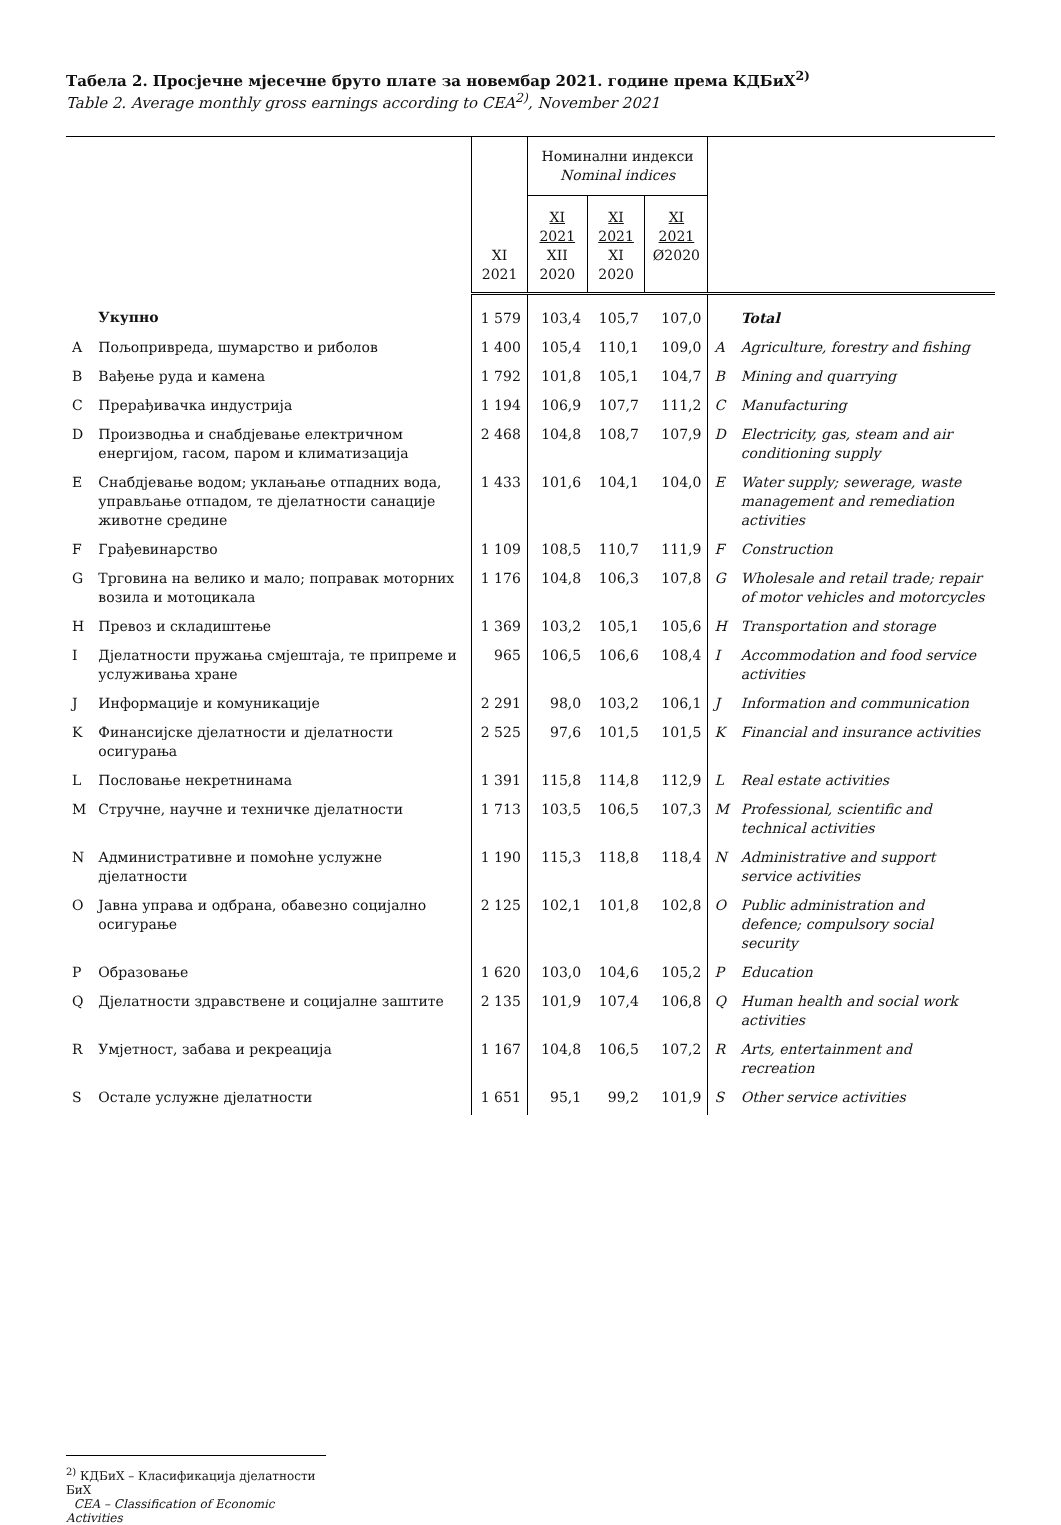Табела 2. Просјечне мјесечне бруто плате за новембар 2021. године према КДБиХ<sup>2)</sup>
Table 2. Average monthly gross earnings according to CEA<sup>2)</sup>, November 2021
| | | XI 2021 | Номинални индекси Nominal indices | | | | |
| --- | --- | --- | --- | --- | --- | --- | --- |
| | | | XI 2021 XII 2020 | XI 2021 XI 2020 | XI 2021 Ø2020 | | |
| | Укупно | 1 579 | 103,4 | 105,7 | 107,0 | | Total |
| A | Пољопривреда, шумарство и риболов | 1 400 | 105,4 | 110,1 | 109,0 | A | Agriculture, forestry and fishing |
| B | Вађење руда и камена | 1 792 | 101,8 | 105,1 | 104,7 | B | Mining and quarrying |
| C | Прерађивачка индустрија | 1 194 | 106,9 | 107,7 | 111,2 | C | Manufacturing |
| D | Производња и снабдјевање електричном енергијом, гасом, паром и климатизација | 2 468 | 104,8 | 108,7 | 107,9 | D | Electricity, gas, steam and air conditioning supply |
| E | Снабдјевање водом; уклањање отпадних вода, управљање отпадом, те дјелатности санације животне средине | 1 433 | 101,6 | 104,1 | 104,0 | E | Water supply; sewerage, waste management and remediation activities |
| F | Грађевинарство | 1 109 | 108,5 | 110,7 | 111,9 | F | Construction |
| G | Трговина на велико и мало; поправак моторних возила и мотоцикала | 1 176 | 104,8 | 106,3 | 107,8 | G | Wholesale and retail trade; repair of motor vehicles and motorcycles |
| H | Превоз и складиштење | 1 369 | 103,2 | 105,1 | 105,6 | H | Transportation and storage |
| I | Дјелатности пружања смјештаја, те припреме и услуживања хране | 965 | 106,5 | 106,6 | 108,4 | I | Accommodation and food service activities |
| J | Информације и комуникације | 2 291 | 98,0 | 103,2 | 106,1 | J | Information and communication |
| K | Финансијске дјелатности и дјелатности осигурања | 2 525 | 97,6 | 101,5 | 101,5 | K | Financial and insurance activities |
| L | Пословање некретнинама | 1 391 | 115,8 | 114,8 | 112,9 | L | Real estate activities |
| M | Стручне, научне и техничке дјелатности | 1 713 | 103,5 | 106,5 | 107,3 | M | Professional, scientific and technical activities |
| N | Административне и помоћне услужне дјелатности | 1 190 | 115,3 | 118,8 | 118,4 | N | Administrative and support service activities |
| O | Јавна управа и одбрана, обавезно социјално осигурање | 2 125 | 102,1 | 101,8 | 102,8 | O | Public administration and defence; compulsory social security |
| P | Образовање | 1 620 | 103,0 | 104,6 | 105,2 | P | Education |
| Q | Дјелатности здравствене и социјалне заштите | 2 135 | 101,9 | 107,4 | 106,8 | Q | Human health and social work activities |
| R | Умјетност, забава и рекреација | 1 167 | 104,8 | 106,5 | 107,2 | R | Arts, entertainment and recreation |
| S | Остале услужне дјелатности | 1 651 | 95,1 | 99,2 | 101,9 | S | Other service activities |
<sup>2)</sup> КДБиХ – Класификација дјелатности БиХ
CEA – Classification of Economic Activities